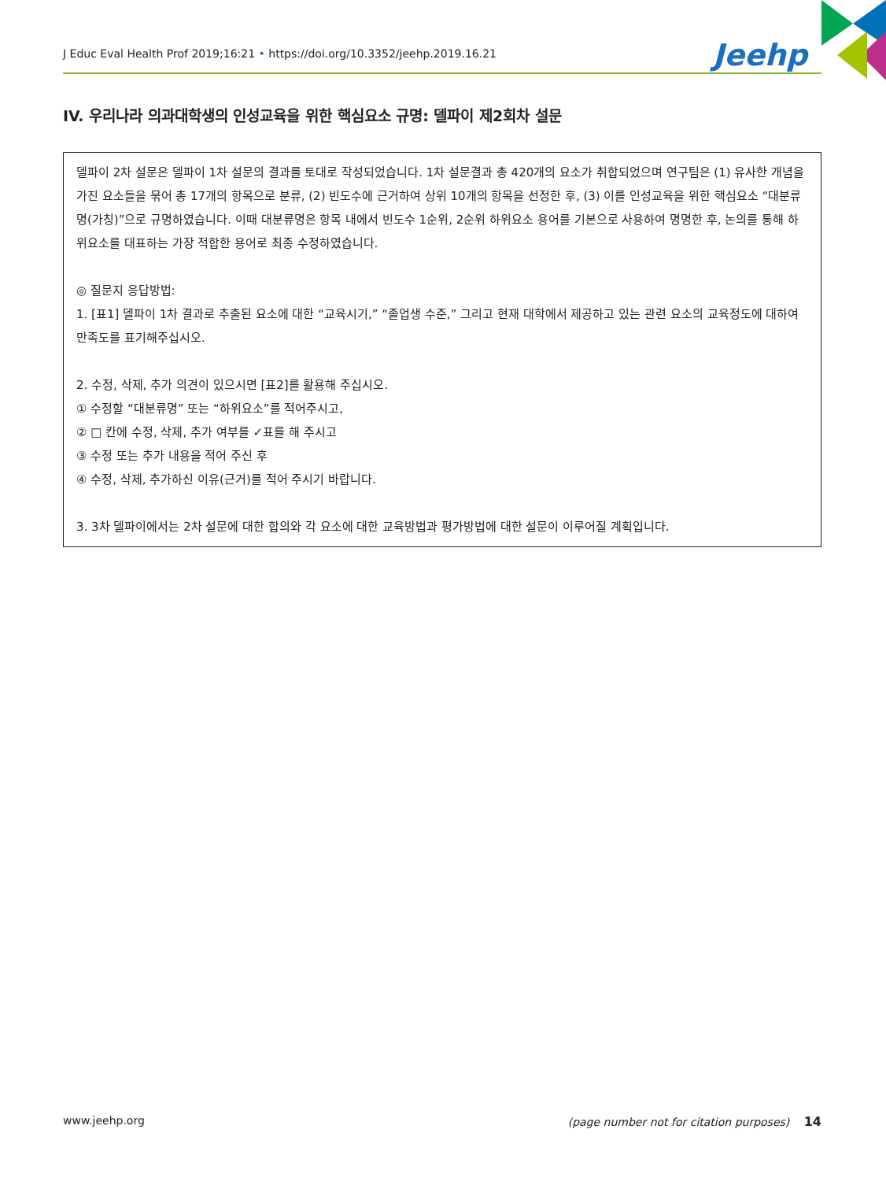J Educ Eval Health Prof 2019;16:21 • https://doi.org/10.3352/jeehp.2019.16.21 Jeehp
IV. 우리나라 의과대학생의 인성교육을 위한 핵심요소 규명: 델파이 제2회차 설문
델파이 2차 설문은 델파이 1차 설문의 결과를 토대로 작성되었습니다. 1차 설문결과 총 420개의 요소가 취합되었으며 연구팀은 (1) 유사한 개념을 가진 요소들을 묶어 총 17개의 항목으로 분류, (2) 빈도수에 근거하여 상위 10개의 항목을 선정한 후, (3) 이를 인성교육을 위한 핵심요소 “대분류명(가칭)”으로 규명하였습니다. 이때 대분류명은 항목 내에서 빈도수 1순위, 2순위 하위요소 용어를 기본으로 사용하여 명명한 후, 논의를 통해 하위요소를 대표하는 가장 적합한 용어로 최종 수정하였습니다.
◎ 질문지 응답방법:
1. [표1] 델파이 1차 결과로 추출된 요소에 대한 “교육시기,” “졸업생 수준,” 그리고 현재 대학에서 제공하고 있는 관련 요소의 교육정도에 대하여 만족도를 표기해주십시오.
2. 수정, 삭제, 추가 의견이 있으시면 [표2]를 활용해 주십시오.
① 수정할 “대분류명” 또는 “하위요소”를 적어주시고,
② □ 칸에 수정, 삭제, 추가 여부를 ✓표를 해 주시고
③ 수정 또는 추가 내용을 적어 주신 후
④ 수정, 삭제, 추가하신 이유(근거)를 적어 주시기 바랍니다.
3. 3차 델파이에서는 2차 설문에 대한 합의와 각 요소에 대한 교육방법과 평가방법에 대한 설문이 이루어질 계획입니다.
www.jeehp.org (page number not for citation purposes) 14